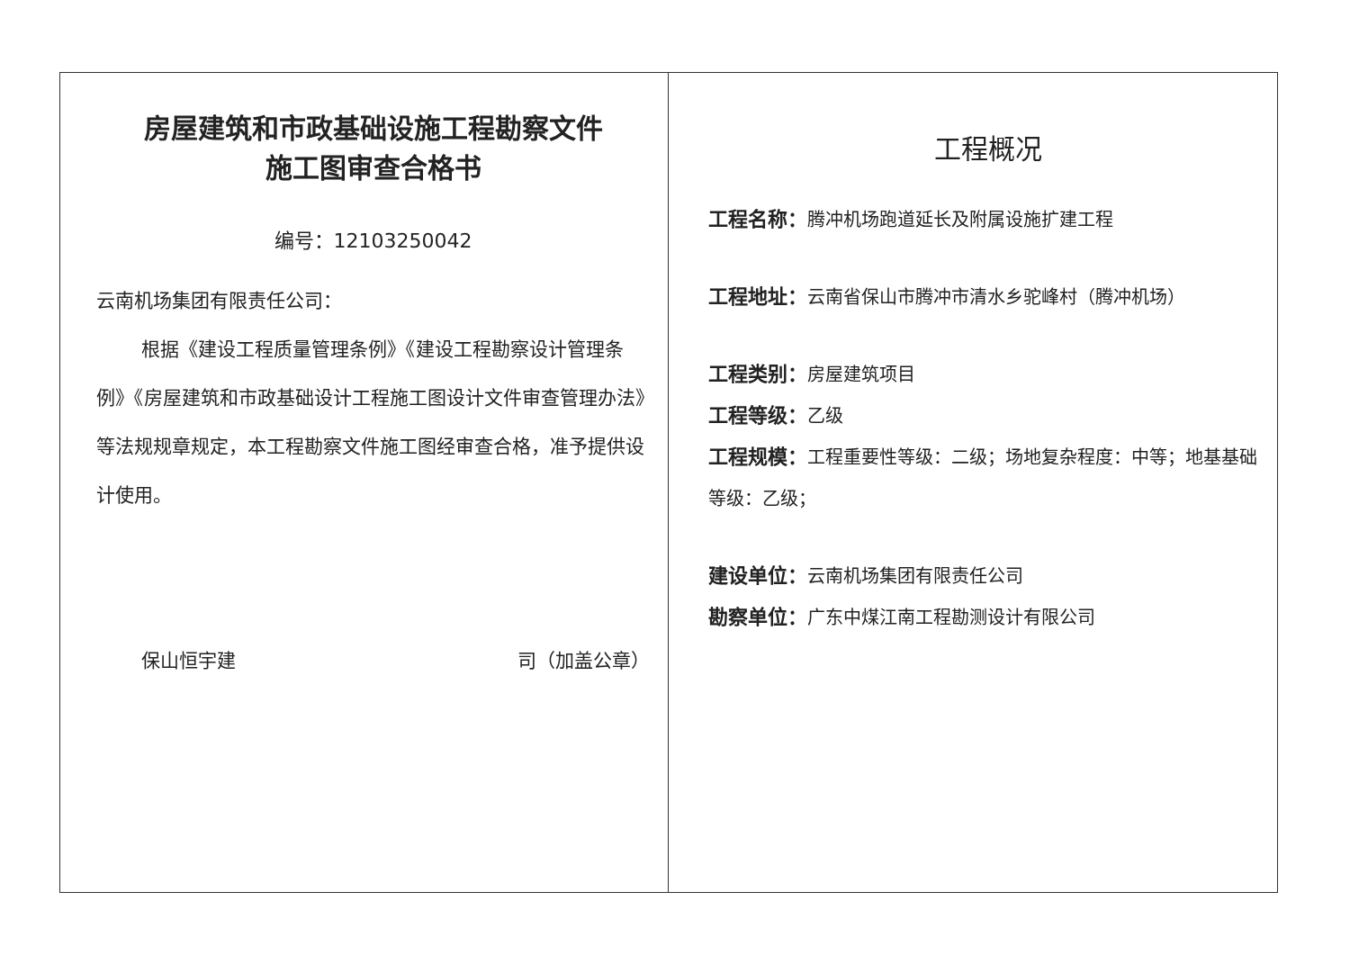房屋建筑和市政基础设施工程勘察文件
施工图审查合格书
编号：12103250042
云南机场集团有限责任公司：
根据《建设工程质量管理条例》《建设工程勘察设计管理条例》《房屋建筑和市政基础设计工程施工图设计文件审查管理办法》等法规规章规定，本工程勘察文件施工图经审查合格，准予提供设计使用。
保山恒宇建 司（加盖公章）
工程概况
工程名称：腾冲机场跑道延长及附属设施扩建工程
工程地址：云南省保山市腾冲市清水乡驼峰村（腾冲机场）
工程类别：房屋建筑项目
工程等级：乙级
工程规模：工程重要性等级：二级；场地复杂程度：中等；地基基础等级：乙级；
建设单位：云南机场集团有限责任公司
勘察单位：广东中煤江南工程勘测设计有限公司